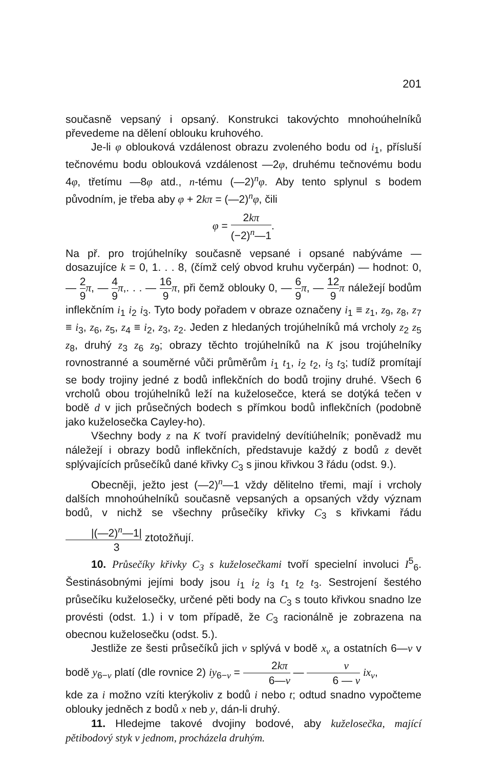201
současně vepsaný i opsaný. Konstrukci takovýchto mnohoúhelníků převedeme na dělení oblouku kruhového.
Je-li φ oblouková vzdálenost obrazu zvoleného bodu od i<sub>1</sub>, přísluší tečnovému bodu oblouková vzdálenost —2φ, druhému tečnovému bodu 4φ, třetímu —8φ atd., n-tému (—2)<sup>n</sup>φ. Aby tento splynul s bodem původním, je třeba aby φ + 2kπ = (—2)<sup>n</sup>φ, čili
φ = 2kπ (−2)<sup>n</sup>—1.
Na př. pro trojúhelníky současně vepsané i opsané nabýváme — dosazujíce k = 0, 1. . . 8, (čímž celý obvod kruhu vyčerpán) — hodnot: 0, — 2 9 π, — 4 9 π,. . . — 16 9 π, při čemž oblouky 0, — 6 9 π, — 12 9 π náležejí bodům inflekčním i<sub>1</sub> i<sub>2</sub> i<sub>3</sub>. Tyto body pořadem v obraze označeny i<sub>1</sub> ≡ z<sub>1</sub>, z<sub>9</sub>, z<sub>8</sub>, z<sub>7</sub> ≡ i<sub>3</sub>, z<sub>6</sub>, z<sub>5</sub>, z<sub>4</sub> ≡ i<sub>2</sub>, z<sub>3</sub>, z<sub>2</sub>. Jeden z hledaných trojúhelníků má vrcholy z<sub>2</sub> z<sub>5</sub> z<sub>8</sub>, druhý z<sub>3</sub> z<sub>6</sub> z<sub>9</sub>; obrazy těchto trojúhelníků na K jsou trojúhelníky rovnostranné a souměrné vůči průměrům i<sub>1</sub> t<sub>1</sub>, i<sub>2</sub> t<sub>2</sub>, i<sub>3</sub> t<sub>3</sub>; tudíž promítají se body trojiny jedné z bodů inflekčních do bodů trojiny druhé. Všech 6 vrcholů obou trojúhelníků leží na kuželosečce, která se dotýká tečen v bodě d v jich průsečných bodech s přímkou bodů inflekčních (podobně jako kuželosečka Cayley-ho).
Všechny body z na K tvoří pravidelný devítiúhelník; poněvadž mu náležejí i obrazy bodů inflekčních, představuje každý z bodů z devět splývajících průsečíků dané křivky C<sub>3</sub> s jinou křivkou 3 řádu (odst. 9.).
Obecněji, ježto jest (—2)<sup>n</sup>—1 vždy dělitelno třemi, mají i vrcholy dalších mnohoúhelníků současně vepsaných a opsaných vždy význam bodů, v nichž se všechny průsečíky křivky C<sub>3</sub> s křivkami řádu |(—2)<sup>n</sup>—1| 3 ztotožňují.
10. Průsečíky křivky C<sub>3</sub> s kuželosečkami tvoří specielní involuci I<sup>5</sup><sub>6</sub>. Šestinásobnými jejími body jsou i<sub>1</sub> i<sub>2</sub> i<sub>3</sub> t<sub>1</sub> t<sub>2</sub> t<sub>3</sub>. Sestrojení šestého průsečíku kuželosečky, určené pěti body na C<sub>3</sub> s touto křivkou snadno lze provésti (odst. 1.) i v tom případě, že C<sub>3</sub> racionálně je zobrazena na obecnou kuželosečku (odst. 5.).
Jestliže ze šesti průsečíků jich v splývá v bodě x<sub>v</sub> a ostatních 6—v v bodě y<sub>6−v</sub> platí (dle rovnice 2) iy<sub>6−v</sub> = 2kπ 6—v — v 6 — v ix<sub>v</sub>,
kde za i možno vzíti kterýkoliv z bodů i nebo t; odtud snadno vypočteme oblouky jedněch z bodů x neb y, dán-li druhý.
11. Hledejme takové dvojiny bodové, aby kuželosečka, mající pětibodový styk v jednom, procházela druhým.